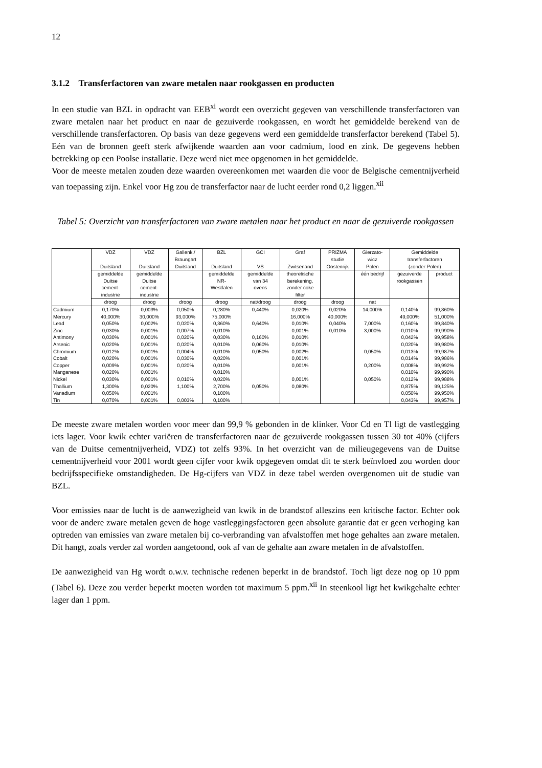12
3.1.2 Transferfactoren van zware metalen naar rookgassen en producten
In een studie van BZL in opdracht van EEB<sup>xi</sup> wordt een overzicht gegeven van verschillende transferfactoren van zware metalen naar het product en naar de gezuiverde rookgassen, en wordt het gemiddelde berekend van de verschillende transferfactoren. Op basis van deze gegevens werd een gemiddelde transferfactor berekend (Tabel 5). Eén van de bronnen geeft sterk afwijkende waarden aan voor cadmium, lood en zink. De gegevens hebben betrekking op een Poolse installatie. Deze werd niet mee opgenomen in het gemiddelde.
Voor de meeste metalen zouden deze waarden overeenkomen met waarden die voor de Belgische cementnijverheid van toepassing zijn. Enkel voor Hg zou de transferfactor naar de lucht eerder rond 0,2 liggen.<sup>xii</sup>
Tabel 5: Overzicht van transferfactoren van zware metalen naar het product en naar de gezuiverde rookgassen
| | VDZ Duitsland | VDZ Duitsland | Gallenk./ Braungart Duitsland | BZL Duitsland | GCI VS | Graf Zwitserland | PRIZMA studie Oostenrijk | Gierzato- wicz Polen | Gemiddelde transferfactoren (zonder Polen) | |
| | gemiddelde Duitse cement- industrie | gemiddelde Duitse cement- industrie | | gemiddelde NR- Westfalen | gemiddelde van 34 ovens | theoretische berekening, zonder coke filter | | één bedrijf | gezuiverde rookgassen | product |
| | droog | droog | droog | droog | nat/droog | droog | droog | nat | | |
| Cadmium | 0,170% | 0,003% | 0,050% | 0,280% | 0,440% | 0,020% | 0,020% | 14,000% | 0,140% | 99,860% |
| Mercury | 40,000% | 30,000% | 93,000% | 75,000% | | 16,000% | 40,000% | | 49,000% | 51,000% |
| Lead | 0,050% | 0,002% | 0,020% | 0,360% | 0,640% | 0,010% | 0,040% | 7,000% | 0,160% | 99,840% |
| Zinc | 0,030% | 0,001% | 0,007% | 0,010% | | 0,001% | 0,010% | 3,000% | 0,010% | 99,990% |
| Antimony | 0,030% | 0,001% | 0,020% | 0,030% | 0,160% | 0,010% | | | 0,042% | 99,958% |
| Arsenic | 0,020% | 0,001% | 0,020% | 0,010% | 0,060% | 0,010% | | | 0,020% | 99,980% |
| Chromium | 0,012% | 0,001% | 0,004% | 0,010% | 0,050% | 0,002% | | 0,050% | 0,013% | 99,987% |
| Cobalt | 0,020% | 0,001% | 0,030% | 0,020% | | 0,001% | | | 0,014% | 99,986% |
| Copper | 0,009% | 0,001% | 0,020% | 0,010% | | 0,001% | | 0,200% | 0,008% | 99,992% |
| Manganese | 0,020% | 0,001% | | 0,010% | | | | | 0,010% | 99,990% |
| Nickel | 0,030% | 0,001% | 0,010% | 0,020% | | 0,001% | | 0,050% | 0,012% | 99,988% |
| Thallium | 1,300% | 0,020% | 1,100% | 2,700% | 0,050% | 0,080% | | | 0,875% | 99,125% |
| Vanadium | 0,050% | 0,001% | | 0,100% | | | | | 0,050% | 99,950% |
| Tin | 0,070% | 0,001% | 0,003% | 0,100% | | | | | 0,043% | 99,957% |
De meeste zware metalen worden voor meer dan 99,9 % gebonden in de klinker. Voor Cd en Tl ligt de vastlegging iets lager. Voor kwik echter variëren de transferfactoren naar de gezuiverde rookgassen tussen 30 tot 40% (cijfers van de Duitse cementnijverheid, VDZ) tot zelfs 93%. In het overzicht van de milieugegevens van de Duitse cementnijverheid voor 2001 wordt geen cijfer voor kwik opgegeven omdat dit te sterk beïnvloed zou worden door bedrijfsspecifieke omstandigheden. De Hg-cijfers van VDZ in deze tabel werden overgenomen uit de studie van BZL.
Voor emissies naar de lucht is de aanwezigheid van kwik in de brandstof alleszins een kritische factor. Echter ook voor de andere zware metalen geven de hoge vastleggingsfactoren geen absolute garantie dat er geen verhoging kan optreden van emissies van zware metalen bij co-verbranding van afvalstoffen met hoge gehaltes aan zware metalen. Dit hangt, zoals verder zal worden aangetoond, ook af van de gehalte aan zware metalen in de afvalstoffen.
De aanwezigheid van Hg wordt o.w.v. technische redenen beperkt in de brandstof. Toch ligt deze nog op 10 ppm (Tabel 6). Deze zou verder beperkt moeten worden tot maximum 5 ppm.<sup>xii</sup> In steenkool ligt het kwikgehalte echter lager dan 1 ppm.